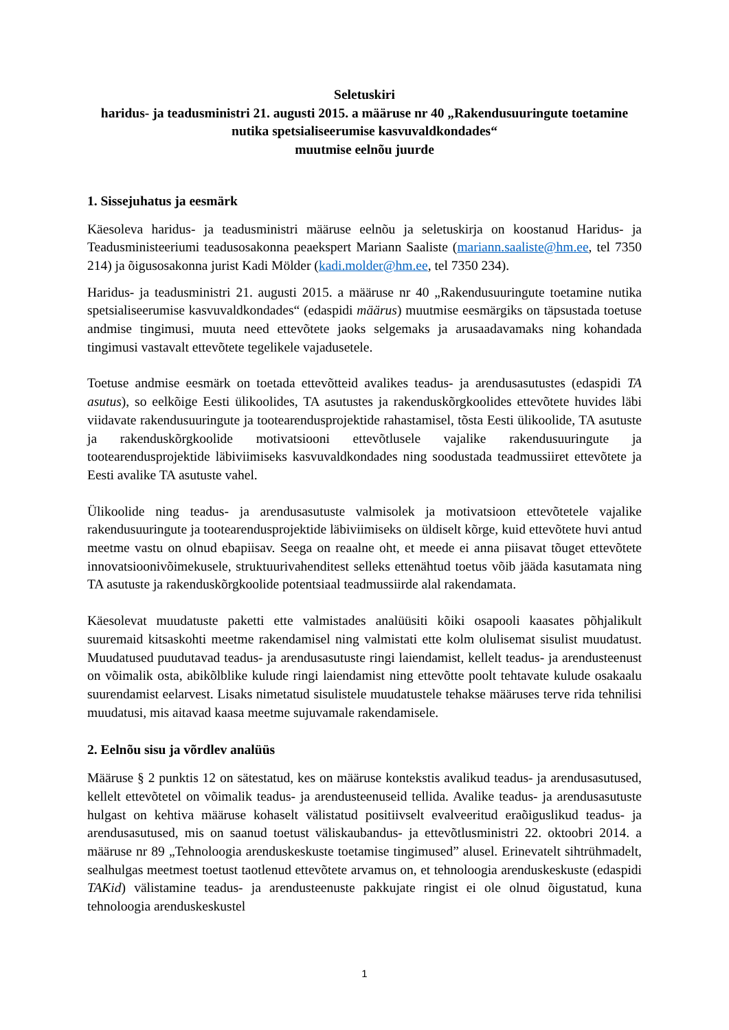Seletuskiri
haridus- ja teadusministri 21. augusti 2015. a määruse nr 40 „Rakendusuuringute toetamine nutika spetsialiseerumise kasvuvaldkondades“
muutmise eelnõu juurde
1. Sissejuhatus ja eesmärk
Käesoleva haridus- ja teadusministri määruse eelnõu ja seletuskirja on koostanud Haridus- ja Teadusministeeriumi teadusosakonna peaekspert Mariann Saaliste (mariann.saaliste@hm.ee, tel 7350 214) ja õigusosakonna jurist Kadi Mölder (kadi.molder@hm.ee, tel 7350 234).
Haridus- ja teadusministri 21. augusti 2015. a määruse nr 40 „Rakendusuuringute toetamine nutika spetsialiseerumise kasvuvaldkondades“ (edaspidi määrus) muutmise eesmärgiks on täpsustada toetuse andmise tingimusi, muuta need ettevõtete jaoks selgemaks ja arusaadavamaks ning kohandada tingimusi vastavalt ettevõtete tegelikele vajadusetele.
Toetuse andmise eesmärk on toetada ettevõtteid avalikes teadus- ja arendusasutustes (edaspidi TA asutus), so eelkõige Eesti ülikoolides, TA asutustes ja rakenduskõrgkoolides ettevõtete huvides läbi viidavate rakendusuuringute ja tootearendusprojektide rahastamisel, tõsta Eesti ülikoolide, TA asutuste ja rakenduskõrgkoolide motivatsiooni ettevõtlusele vajalike rakendusuuringute ja tootearendusprojektide läbiviimiseks kasvuvaldkondades ning soodustada teadmussiiret ettevõtete ja Eesti avalike TA asutuste vahel.
Ülikoolide ning teadus- ja arendusasutuste valmisolek ja motivatsioon ettevõtetele vajalike rakendusuuringute ja tootearendusprojektide läbiviimiseks on üldiselt kõrge, kuid ettevõtete huvi antud meetme vastu on olnud ebapiisav. Seega on reaalne oht, et meede ei anna piisavat tõuget ettevõtete innovatsioonivõimekusele, struktuurivahenditest selleks ettenähtud toetus võib jääda kasutamata ning TA asutuste ja rakenduskõrgkoolide potentsiaal teadmussiirde alal rakendamata.
Käesolevat muudatuste paketti ette valmistades analüüsiti kõiki osapooli kaasates põhjalikult suuremaid kitsaskohti meetme rakendamisel ning valmistati ette kolm olulisemat sisulist muudatust. Muudatused puudutavad teadus- ja arendusasutuste ringi laiendamist, kellelt teadus- ja arendusteenust on võimalik osta, abikõlblike kulude ringi laiendamist ning ettevõtte poolt tehtavate kulude osakaalu suurendamist eelarvest. Lisaks nimetatud sisulistele muudatustele tehakse määruses terve rida tehnilisi muudatusi, mis aitavad kaasa meetme sujuvamale rakendamisele.
2. Eelnõu sisu ja võrdlev analüüs
Määruse § 2 punktis 12 on sätestatud, kes on määruse kontekstis avalikud teadus- ja arendusasutused, kellelt ettevõtetel on võimalik teadus- ja arendusteenuseid tellida. Avalike teadus- ja arendusasutuste hulgast on kehtiva määruse kohaselt välistatud positiivselt evalveeritud eraõiguslikud teadus- ja arendusasutused, mis on saanud toetust väliskaubandus- ja ettevõtlusministri 22. oktoobri 2014. a määruse nr 89 „Tehnoloogia arenduskeskuste toetamise tingimused” alusel. Erinevatelt sihtrühmadelt, sealhulgas meetmest toetust taotlenud ettevõtete arvamus on, et tehnoloogia arenduskeskuste (edaspidi TAKid) välistamine teadus- ja arendusteenuste pakkujate ringist ei ole olnud õigustatud, kuna tehnoloogia arenduskeskustel
1